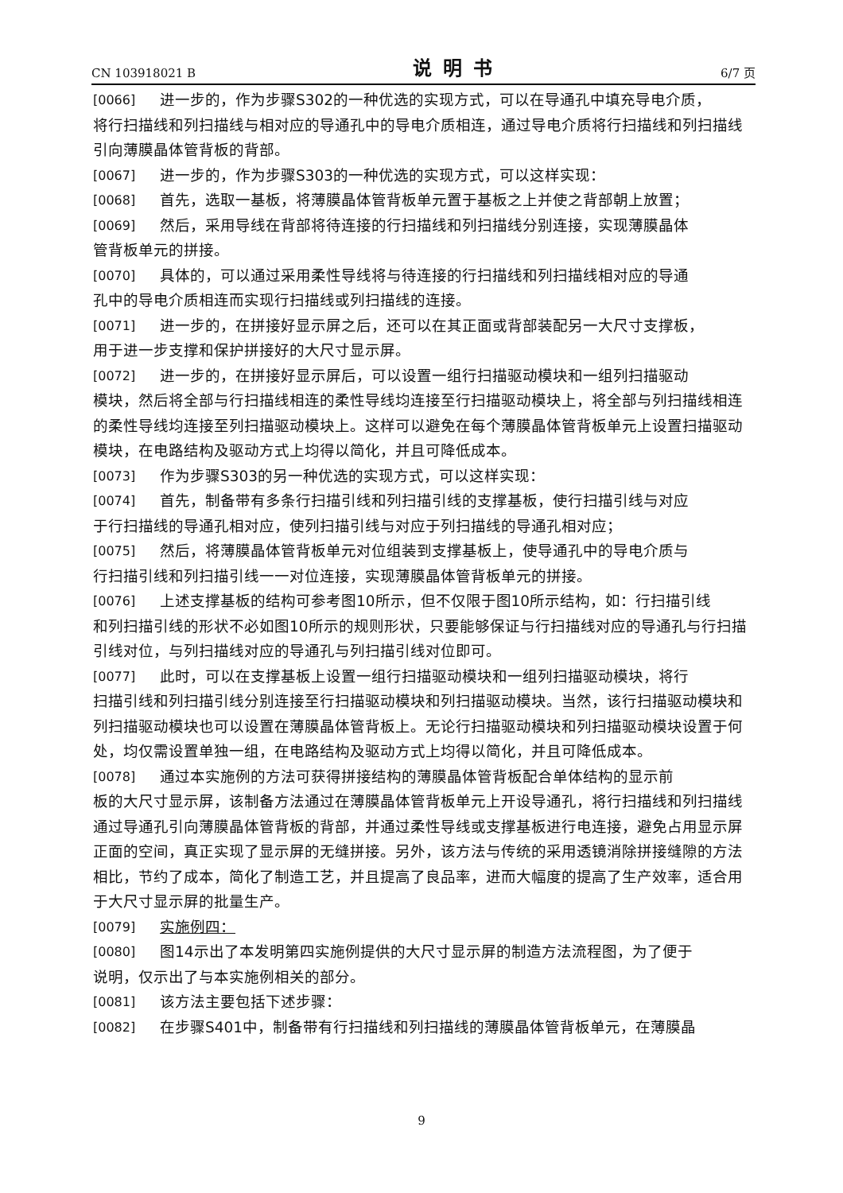CN 103918021 B 说明书 6/7 页
[0066] 进一步的，作为步骤S302的一种优选的实现方式，可以在导通孔中填充导电介质，
将行扫描线和列扫描线与相对应的导通孔中的导电介质相连，通过导电介质将行扫描线和列扫描线引向薄膜晶体管背板的背部。
[0067] 进一步的，作为步骤S303的一种优选的实现方式，可以这样实现：
[0068] 首先，选取一基板，将薄膜晶体管背板单元置于基板之上并使之背部朝上放置；
[0069] 然后，采用导线在背部将待连接的行扫描线和列扫描线分别连接，实现薄膜晶体
管背板单元的拼接。
[0070] 具体的，可以通过采用柔性导线将与待连接的行扫描线和列扫描线相对应的导通
孔中的导电介质相连而实现行扫描线或列扫描线的连接。
[0071] 进一步的，在拼接好显示屏之后，还可以在其正面或背部装配另一大尺寸支撑板，
用于进一步支撑和保护拼接好的大尺寸显示屏。
[0072] 进一步的，在拼接好显示屏后，可以设置一组行扫描驱动模块和一组列扫描驱动
模块，然后将全部与行扫描线相连的柔性导线均连接至行扫描驱动模块上，将全部与列扫描线相连的柔性导线均连接至列扫描驱动模块上。这样可以避免在每个薄膜晶体管背板单元上设置扫描驱动模块，在电路结构及驱动方式上均得以简化，并且可降低成本。
[0073] 作为步骤S303的另一种优选的实现方式，可以这样实现：
[0074] 首先，制备带有多条行扫描引线和列扫描引线的支撑基板，使行扫描引线与对应
于行扫描线的导通孔相对应，使列扫描引线与对应于列扫描线的导通孔相对应；
[0075] 然后，将薄膜晶体管背板单元对位组装到支撑基板上，使导通孔中的导电介质与
行扫描引线和列扫描引线一一对位连接，实现薄膜晶体管背板单元的拼接。
[0076] 上述支撑基板的结构可参考图10所示，但不仅限于图10所示结构，如：行扫描引线
和列扫描引线的形状不必如图10所示的规则形状，只要能够保证与行扫描线对应的导通孔与行扫描引线对位，与列扫描线对应的导通孔与列扫描引线对位即可。
[0077] 此时，可以在支撑基板上设置一组行扫描驱动模块和一组列扫描驱动模块，将行
扫描引线和列扫描引线分别连接至行扫描驱动模块和列扫描驱动模块。当然，该行扫描驱动模块和列扫描驱动模块也可以设置在薄膜晶体管背板上。无论行扫描驱动模块和列扫描驱动模块设置于何处，均仅需设置单独一组，在电路结构及驱动方式上均得以简化，并且可降低成本。
[0078] 通过本实施例的方法可获得拼接结构的薄膜晶体管背板配合单体结构的显示前
板的大尺寸显示屏，该制备方法通过在薄膜晶体管背板单元上开设导通孔，将行扫描线和列扫描线通过导通孔引向薄膜晶体管背板的背部，并通过柔性导线或支撑基板进行电连接，避免占用显示屏正面的空间，真正实现了显示屏的无缝拼接。另外，该方法与传统的采用透镜消除拼接缝隙的方法相比，节约了成本，简化了制造工艺，并且提高了良品率，进而大幅度的提高了生产效率，适合用于大尺寸显示屏的批量生产。
[0079] 实施例四：
[0080] 图14示出了本发明第四实施例提供的大尺寸显示屏的制造方法流程图，为了便于
说明，仅示出了与本实施例相关的部分。
[0081] 该方法主要包括下述步骤：
[0082] 在步骤S401中，制备带有行扫描线和列扫描线的薄膜晶体管背板单元，在薄膜晶
9